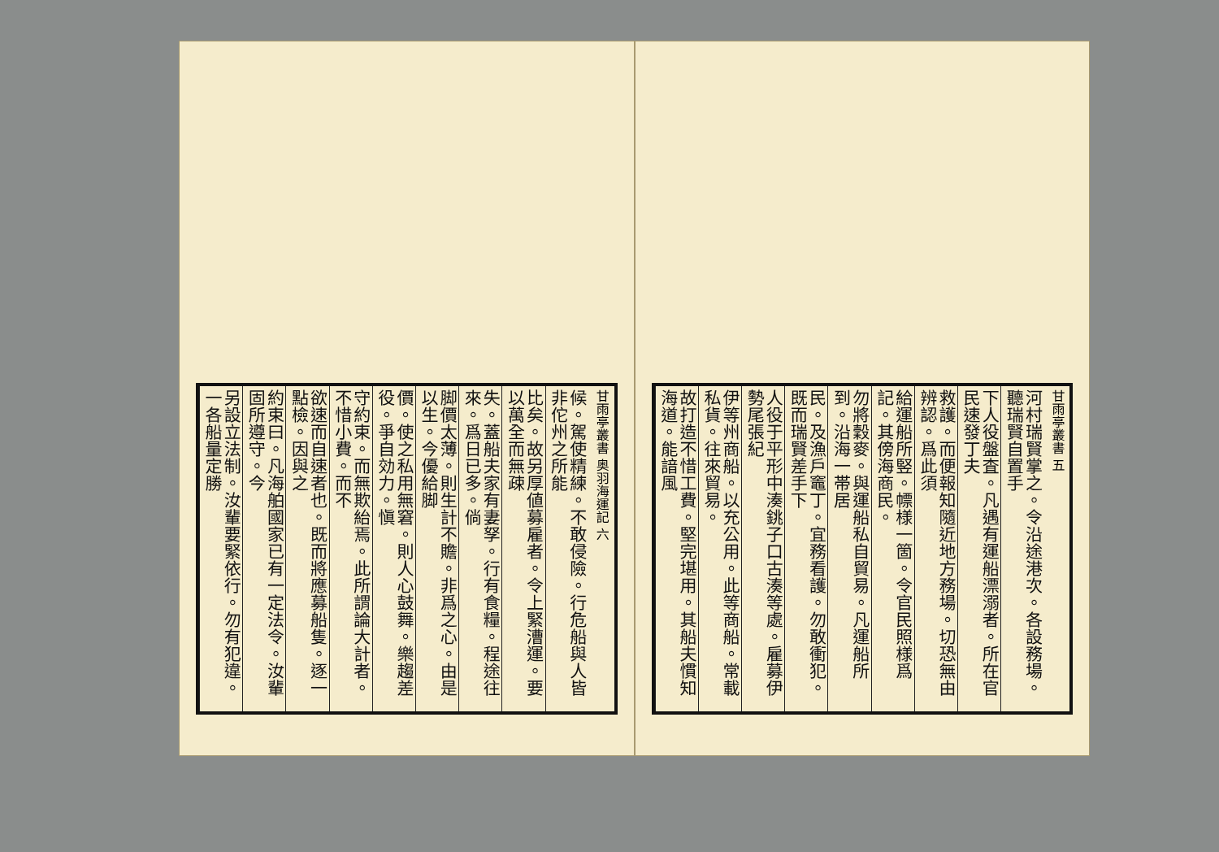甘雨亭叢書 奥羽海運記 六
候。駕使精練。不敢侵險。行危船與人皆非佗州之所能
比矣。故另厚値募雇者。令上緊漕運。要以萬全而無疎
失。蓋船夫家有妻孥。行有食糧。程途往來。爲日已多。倘
脚價太薄。則生計不贍。非爲之心。由是以生。今優給脚
價。使之私用無窘。則人心鼓舞。樂趨差役。爭自効力。愼
守約束。而無欺紿焉。此所謂論大計者。不惜小費。而不
欲速而自速者也。既而將應募船隻。逐一點檢。因與之
約束曰。凡海舶國家已有一定法令。汝輩固所遵守。今
另設立法制。汝輩要緊依行。勿有犯違。一各船量定勝
甘雨亭叢書 五
河村瑞賢掌之。令沿途港次。各設務場。聽瑞賢自置手
下人役盤査。凡遇有運船漂溺者。所在官民速發丁夫
救護。而便報知隨近地方務場。切恐無由辨認。爲此須
給運船所竪。幖様一箇。令官民照様爲記。其傍海商民。
勿將穀麥。與運船私自貿易。凡運船所到。沿海一帯居
民。及漁戸竈丁。宜務看護。勿敢衝犯。既而瑞賢差手下
人役于平形中湊銚子口古湊等處。雇募伊勢尾張紀
伊等州商船。以充公用。此等商船。常載私貨。往來貿易。
故打造不惜工費。堅完堪用。其船夫慣知海道。能諳風